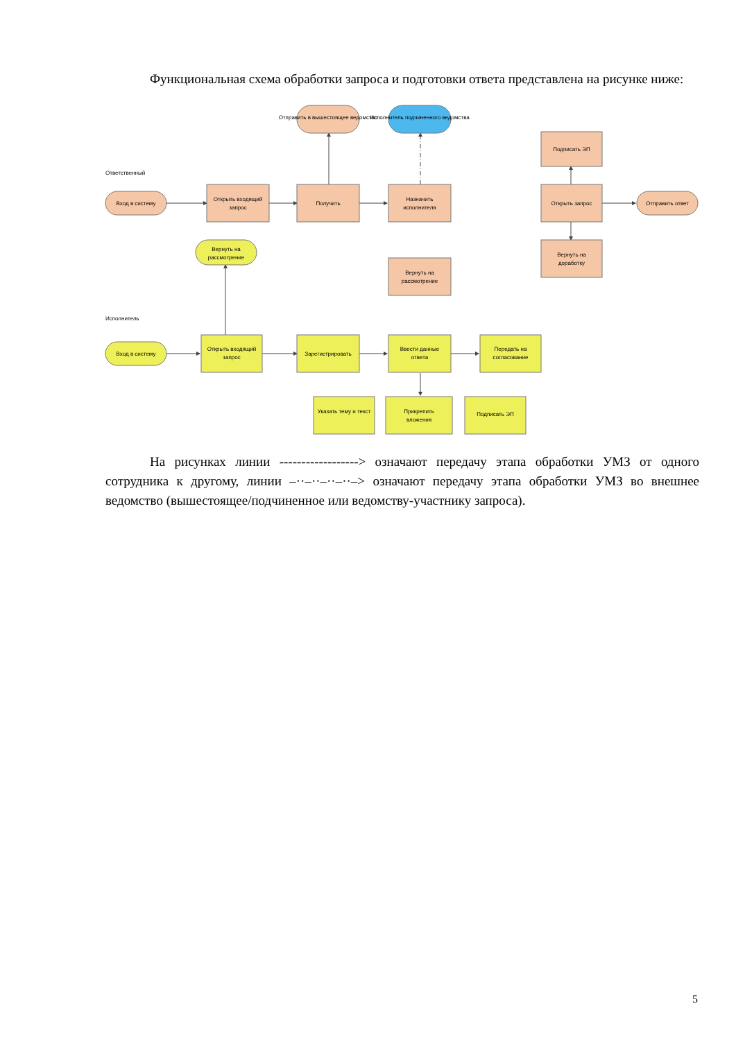Функциональная схема обработки запроса и подготовки ответа представлена на рисунке ниже:
Вход в систему
Открыть входящий
запрос
Получить
Отправить в вышестоящее ведомство
Исполнитель подчиненного ведомства
Назначить
исполнителя
Вернуть на
рассмотрение
Подписать ЭП
Открыть запрос
Вернуть на
доработку
Отправить ответ
Вернуть на
рассмотрение
Вход в систему
Открыть входящий
запрос
Зарегистрировать
Ввести данные
ответа
Передать на
согласование
Указать тему и текст
Прикрепить
вложения
Подписать ЭП
Ответственный
Исполнитель
На рисунках линии ------------------> означают передачу этапа обработки УМЗ от одного сотрудника к другому, линии –··–··–··–··–> означают передачу этапа обработки УМЗ во внешнее ведомство (вышестоящее/подчиненное или ведомству-участнику запроса).
5